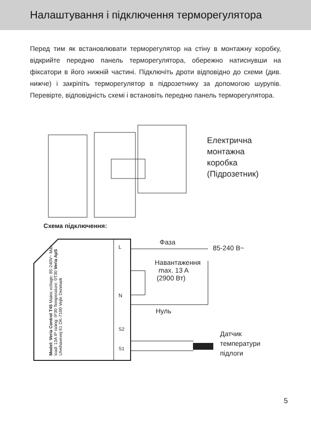Налаштування і підключення терморегулятора
Перед тим як встановлювати терморегулятор на стіну в монтажну коробку, відкрийте передню панель терморегулятора, обережно натиснувши на фіксатори в його нижній частині. Підключіть дроти відповідно до схеми (див. нижче) і закріпіть терморегулятор в підрозетнику за допомогою шурупів. Перевірте, відповідність схемі і встановіть передню панель терморегулятора.
Електрична
монтажна
коробка
(Підрозетник)
Схема підключення:
Фаза
85-240 В~
Навантаження
max. 13 A
(2900 Вт)
Нуль
Датчик
температури
підлоги
Model: Veria Control T45 Mains voltage: 85-240V~ Max. load: 13A IP rating: IP30 Temperature: 0T30 Veria ApS Ulvehavevej 61 DK-7100 Vejle Denmark
L
N
S2
S1
5